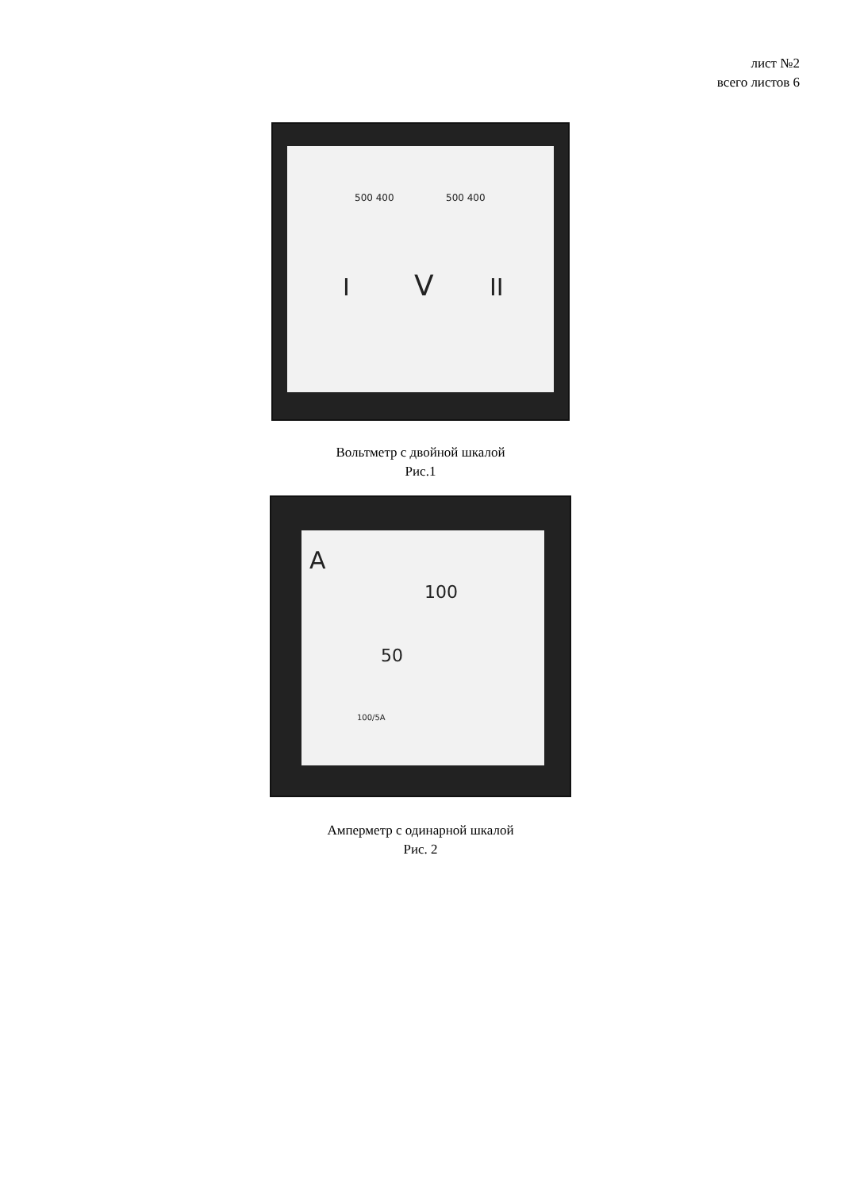лист №2
всего листов 6
I V II
500 400 500 400
Вольтметр с двойной шкалой
Рис.1
A
100
50
100/5A
Амперметр с одинарной шкалой
Рис. 2